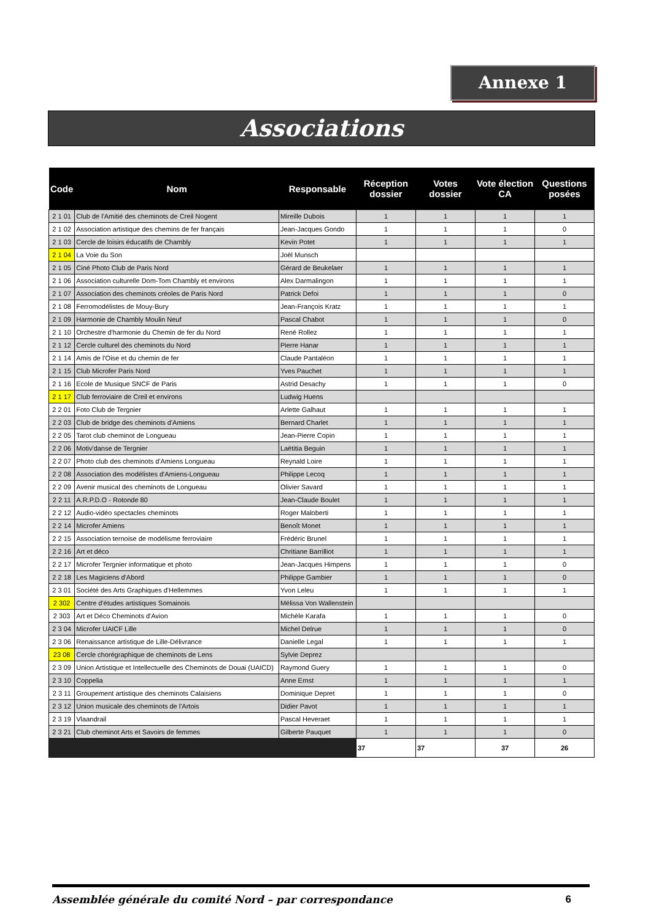Annexe 1
Associations
| Code | Nom | Responsable | Réception dossier | Votes dossier | Vote élection CA | Questions posées |
| --- | --- | --- | --- | --- | --- | --- |
| 2 1 01 | Club de l'Amitié des cheminots de Creil Nogent | Mireille Dubois | 1 | 1 | 1 | 1 |
| 2 1 02 | Association artistique des chemins de fer français | Jean-Jacques Gondo | 1 | 1 | 1 | 0 |
| 2 1 03 | Cercle de loisirs éducatifs de Chambly | Kevin Potet | 1 | 1 | 1 | 1 |
| 2 1 04 | La Voie du Son | Joël Munsch | | | | |
| 2 1 05 | Ciné Photo Club de Paris Nord | Gérard de Beukelaer | 1 | 1 | 1 | 1 |
| 2 1 06 | Association culturelle Dom-Tom Chambly et environs | Alex Darmalingon | 1 | 1 | 1 | 1 |
| 2 1 07 | Association des cheminots créoles de Paris Nord | Patrick Defoi | 1 | 1 | 1 | 0 |
| 2 1 08 | Ferromodélistes de Mouy-Bury | Jean-François Kratz | 1 | 1 | 1 | 1 |
| 2 1 09 | Harmonie de Chambly Moulin Neuf | Pascal Chabot | 1 | 1 | 1 | 0 |
| 2 1 10 | Orchestre d'harmonie du Chemin de fer du Nord | René Rollez | 1 | 1 | 1 | 1 |
| 2 1 12 | Cercle culturel des cheminots du Nord | Pierre Hanar | 1 | 1 | 1 | 1 |
| 2 1 14 | Amis de l'Oise et du chemin de fer | Claude Pantaléon | 1 | 1 | 1 | 1 |
| 2 1 15 | Club Microfer Paris Nord | Yves Pauchet | 1 | 1 | 1 | 1 |
| 2 1 16 | Ecole de Musique SNCF de Paris | Astrid Desachy | 1 | 1 | 1 | 0 |
| 2 1 17 | Club ferroviaire de Creil et environs | Ludwig Huens | | | | |
| 2 2 01 | Foto Club de Tergnier | Arlette Galhaut | 1 | 1 | 1 | 1 |
| 2 2 03 | Club de bridge des cheminots d'Amiens | Bernard Charlet | 1 | 1 | 1 | 1 |
| 2 2 05 | Tarot club cheminot de Longueau | Jean-Pierre Copin | 1 | 1 | 1 | 1 |
| 2 2 06 | Motiv'danse de Tergnier | Laëtitia Beguin | 1 | 1 | 1 | 1 |
| 2 2 07 | Photo club des cheminots d'Amiens Longueau | Reynald Loire | 1 | 1 | 1 | 1 |
| 2 2 08 | Association des modélistes d'Amiens-Longueau | Philippe Lecoq | 1 | 1 | 1 | 1 |
| 2 2 09 | Avenir musical des cheminots de Longueau | Olivier Savard | 1 | 1 | 1 | 1 |
| 2 2 11 | A.R.P.D.O - Rotonde 80 | Jean-Claude Boulet | 1 | 1 | 1 | 1 |
| 2 2 12 | Audio-vidéo spectacles cheminots | Roger Maloberti | 1 | 1 | 1 | 1 |
| 2 2 14 | Microfer Amiens | Benoît Monet | 1 | 1 | 1 | 1 |
| 2 2 15 | Association ternoise de modélisme ferroviaire | Frédéric Brunel | 1 | 1 | 1 | 1 |
| 2 2 16 | Art et déco | Chritiane Barrilliot | 1 | 1 | 1 | 1 |
| 2 2 17 | Microfer Tergnier informatique et photo | Jean-Jacques Himpens | 1 | 1 | 1 | 0 |
| 2 2 18 | Les Magiciens d'Abord | Philippe Gambier | 1 | 1 | 1 | 0 |
| 2 3 01 | Société des Arts Graphiques d'Hellemmes | Yvon Leleu | 1 | 1 | 1 | 1 |
| 2 302 | Centre d'études artistiques Somainois | Mélissa Von Wallenstein | | | | |
| 2 303 | Art et Déco Cheminots d'Avion | Michèle Karafa | 1 | 1 | 1 | 0 |
| 2 3 04 | Microfer UAICF Lille | Michel Delrue | 1 | 1 | 1 | 0 |
| 2 3 06 | Renaissance artistique de Lille-Délivrance | Danielle Legal | 1 | 1 | 1 | 1 |
| 23 08 | Cercle chorégraphique de cheminots de Lens | Sylvie Deprez | | | | |
| 2 3 09 | Union Artistique et Intellectuelle des Cheminots de Douai (UAICD) | Raymond Guery | 1 | 1 | 1 | 0 |
| 2 3 10 | Coppelia | Anne Ernst | 1 | 1 | 1 | 1 |
| 2 3 11 | Groupement artistique des cheminots Calaisiens | Dominique Depret | 1 | 1 | 1 | 0 |
| 2 3 12 | Union musicale des cheminots de l'Artois | Didier Pavot | 1 | 1 | 1 | 1 |
| 2 3 19 | Vlaandrail | Pascal Heveraet | 1 | 1 | 1 | 1 |
| 2 3 21 | Club cheminot Arts et Savoirs de femmes | Gilberte Pauquet | 1 | 1 | 1 | 0 |
| | | | 37 | 37 | 37 | 26 |
Assemblée générale du comité Nord – par correspondance 6